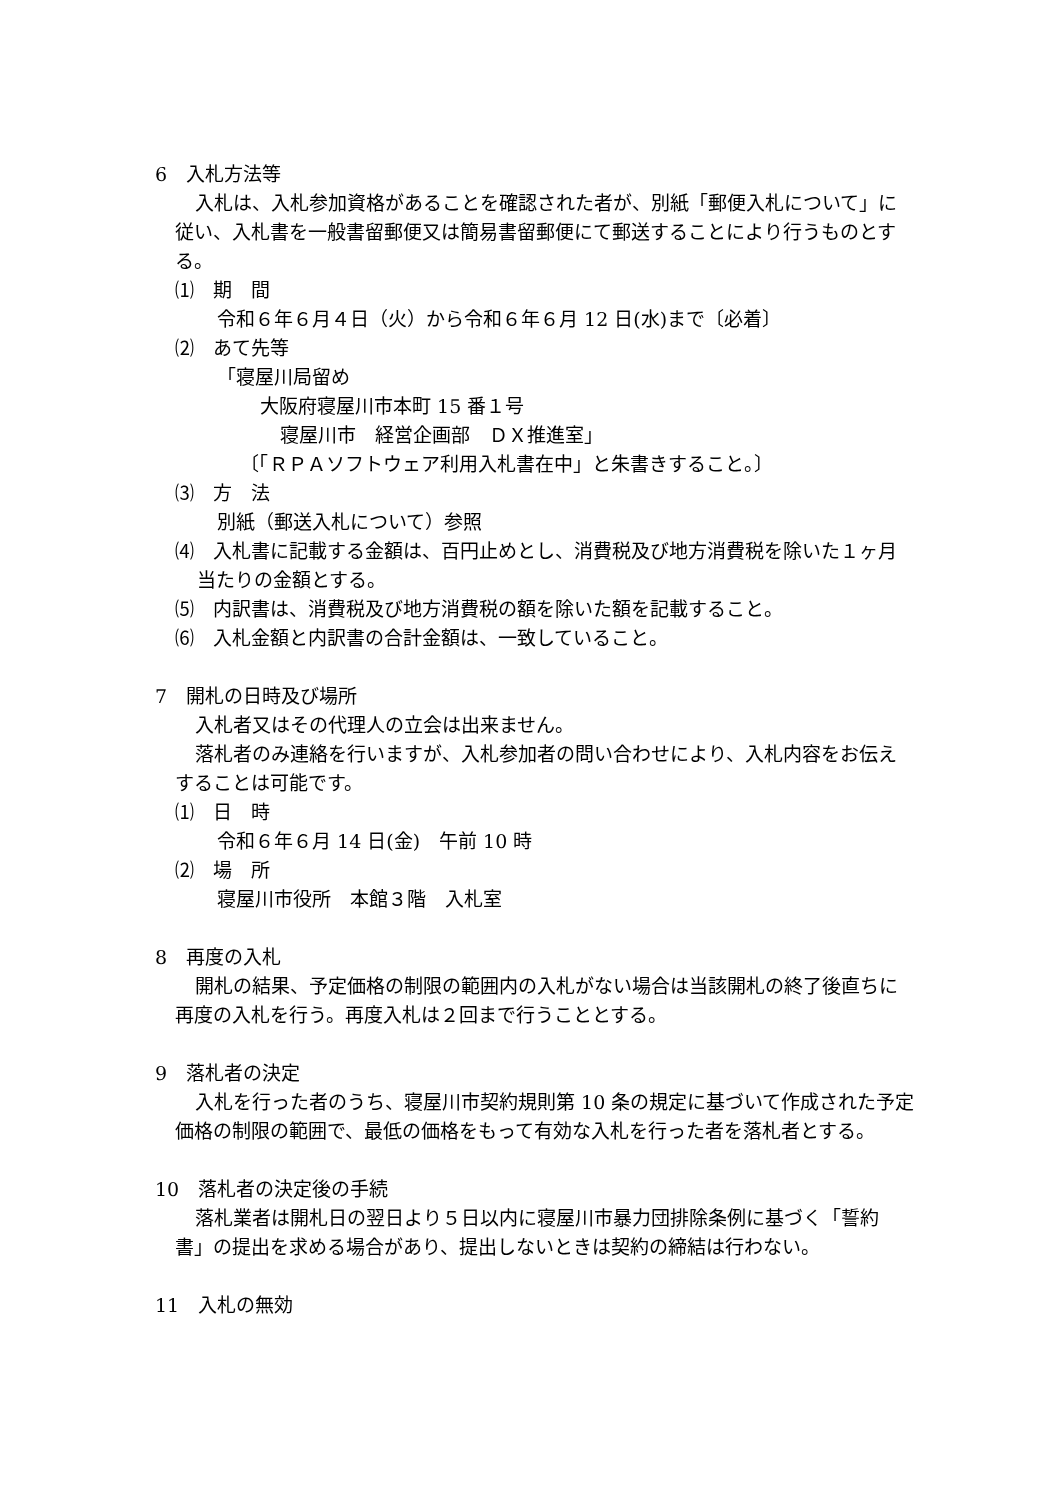6　入札方法等
入札は、入札参加資格があることを確認された者が、別紙「郵便入札について」に従い、入札書を一般書留郵便又は簡易書留郵便にて郵送することにより行うものとする。
⑴　期　間
令和６年６月４日（火）から令和６年６月 12 日(水)まで〔必着〕
⑵　あて先等
「寝屋川局留め
大阪府寝屋川市本町 15 番１号
寝屋川市　経営企画部　ＤＸ推進室」
〔「ＲＰＡソフトウェア利用入札書在中」と朱書きすること。〕
⑶　方　法
別紙（郵送入札について）参照
⑷　入札書に記載する金額は、百円止めとし、消費税及び地方消費税を除いた１ヶ月当たりの金額とする。
⑸　内訳書は、消費税及び地方消費税の額を除いた額を記載すること。
⑹　入札金額と内訳書の合計金額は、一致していること。
7　開札の日時及び場所
入札者又はその代理人の立会は出来ません。
落札者のみ連絡を行いますが、入札参加者の問い合わせにより、入札内容をお伝えすることは可能です。
⑴　日　時
令和６年６月 14 日(金)　午前 10 時
⑵　場　所
寝屋川市役所　本館３階　入札室
8　再度の入札
開札の結果、予定価格の制限の範囲内の入札がない場合は当該開札の終了後直ちに再度の入札を行う。再度入札は２回まで行うこととする。
9　落札者の決定
入札を行った者のうち、寝屋川市契約規則第 10 条の規定に基づいて作成された予定価格の制限の範囲で、最低の価格をもって有効な入札を行った者を落札者とする。
10　落札者の決定後の手続
落札業者は開札日の翌日より５日以内に寝屋川市暴力団排除条例に基づく「誓約書」の提出を求める場合があり、提出しないときは契約の締結は行わない。
11　入札の無効